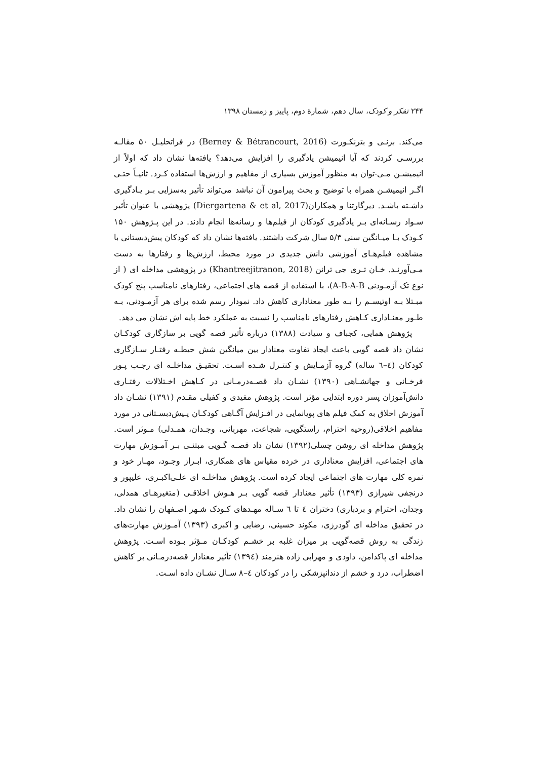۲۴۴ تفکر و کودک، سال دهم، شمارهٔ دوم، پاییز و زمستان ۱۳۹۸
می‌کند. برنـی و بترنکـورت (Berney & Bétrancourt, 2016) در فراتحلیـل ۵۰ مقالـه بررسـی کردند که آیا انیمیشن یادگیری را افزایش می‌دهد؟ یافته‌ها نشان داد که اولاً از انیمیشـن مـی-توان به منظور آموزش بسیاری از مفاهیم و ارزش‌ها استفاده کـرد. ثانیـاً حتـی اگـر انیمیشـن همراه با توضیح و بحث پیرامون آن نباشد می‌تواند تأثیر به‌سزایی بـر یـادگیری داشـته باشـد. دیرگارتنا و همکاران(Diergartena & et al, 2017) پژوهشی با عنوان تأثیر سـواد رسـانه‌ای بـر یادگیری کودکان از فیلم‌ها و رسانه‌ها انجام دادند. در این پـژوهش ۱۵۰ کـودک بـا میـانگین سنی ۵/۳ سال شرکت داشتند. یافته‌ها نشان داد که کودکان پیش‌دبستانی با مشاهده فیلم‌هـای آموزشی دانش جدیدی در مورد محیط، ارزش‌ها و رفتارها به دست مـی‌آورنـد. خـان تـری جی ترانن (Khantreejitranon, 2018) در پژوهشی مداخله ای ( از نوع تک آزمـودنی A-B-A-B)، با استفاده از قصه های اجتماعی، رفتارهای نامناسب پنج کودک مبـتلا بـه اوتیسـم را بـه طور معناداری کاهش داد. نمودار رسم شده برای هر آزمـودنی، بـه طـور معنـاداری کـاهش رفتارهای نامناسب را نسبت به عملکرد خط پایه اش نشان می دهد.
پژوهش همایی، کجباف و سیادت (۱۳۸۸) درباره تأثیر قصه گویی بر سازگاری کودکـان نشان داد قصه گویی باعث ایجاد تفاوت معنادار بین میانگین شش حیطـه رفتـار سـازگاری کودکان (٤–٦ ساله) گروه آزمـایش و کنتـرل شـده اسـت. تحقیـق مداخلـه ای رجـب پـور فرخـانی و جهانشـاهی (۱۳۹۰) نشـان داد قصـه‌درمـانی در کـاهش اخـتلالات رفتـاری دانش‌آموزان پسر دوره ابتدایی مؤثر است. پژوهش مفیدی و کفیلی مقـدم (۱۳۹۱) نشـان داد آموزش اخلاق به کمک فیلم های پویانمایی در افـزایش آگـاهی کودکـان پـیش‌دبسـتانی در مورد مفاهیم اخلاقی(روحیه احترام، راستگویی، شجاعت، مهربانی، وجـدان، همـدلی) مـوثر است. پژوهش مداخله ای روشن چسلی(۱۳۹۲) نشان داد قصـه گـویی مبتنـی بـر آمـوزش مهارت های اجتماعی، افزایش معناداری در خرده مقیاس های همکاری، ابـراز وجـود، مهـار خود و نمره کلی مهارت های اجتماعی ایجاد کرده است. پژوهش مداخلـه ای علـی‌اکبـری، علیپور و درنجفی شیرازی (۱۳۹۳) تأثیر معنادار قصه گویی بـر هـوش اخلاقـی (متغیرهـای همدلی، وجدان، احترام و بردباری) دختران ٤ تا ٦ سـاله مهـدهای کـودک شـهر اصـفهان را نشان داد. در تحقیق مداخله ای گودرزی، مکوند حسینی، رضایی و اکبری (۱۳۹۳) آمـوزش مهارت‌های زندگی به روش قصه‌گویی بر میزان غلبه بر خشـم کودکـان مـؤثر بـوده اسـت. پژوهش مداخله ای پاکدامن، داودی و مهرابی زاده هنرمند (۱۳۹٤) تأثیر معنادار قصه‌درمـانی بر کاهش اضطراب، درد و خشم از دندانپزشکی را در کودکان ٤–۸ سـال نشـان داده اسـت.